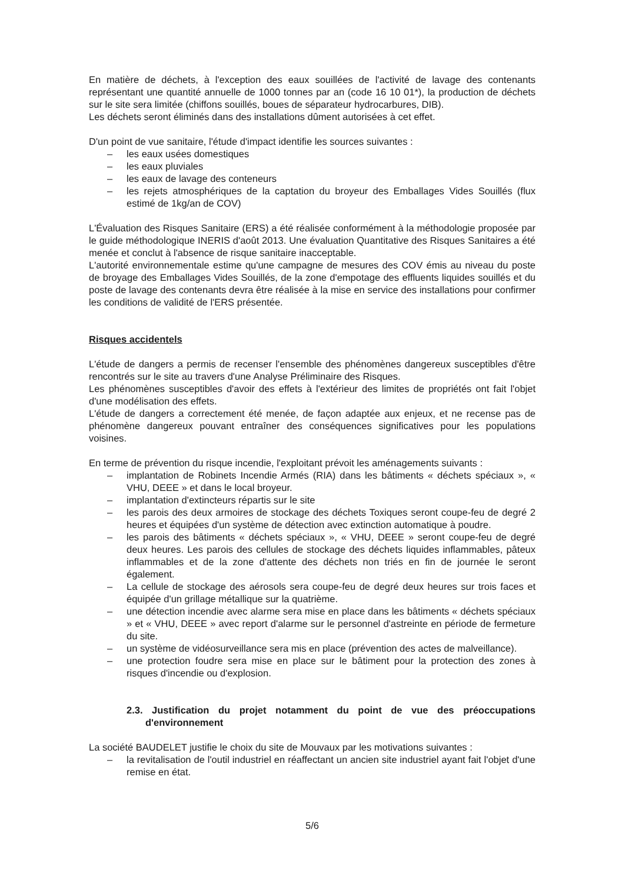En matière de déchets, à l'exception des eaux souillées de l'activité de lavage des contenants représentant une quantité annuelle de 1000 tonnes par an (code 16 10 01*), la production de déchets sur le site sera limitée (chiffons souillés, boues de séparateur hydrocarbures, DIB).
Les déchets seront éliminés dans des installations dûment autorisées à cet effet.
D'un point de vue sanitaire, l'étude d'impact identifie les sources suivantes :
– les eaux usées domestiques
– les eaux pluviales
– les eaux de lavage des conteneurs
– les rejets atmosphériques de la captation du broyeur des Emballages Vides Souillés (flux estimé de 1kg/an de COV)
L'Évaluation des Risques Sanitaire (ERS) a été réalisée conformément à la méthodologie proposée par le guide méthodologique INERIS d'août 2013. Une évaluation Quantitative des Risques Sanitaires a été menée et conclut à l'absence de risque sanitaire inacceptable.
L'autorité environnementale estime qu'une campagne de mesures des COV émis au niveau du poste de broyage des Emballages Vides Souillés, de la zone d'empotage des effluents liquides souillés et du poste de lavage des contenants devra être réalisée à la mise en service des installations pour confirmer les conditions de validité de l'ERS présentée.
Risques accidentels
L'étude de dangers a permis de recenser l'ensemble des phénomènes dangereux susceptibles d'être rencontrés sur le site au travers d'une Analyse Préliminaire des Risques.
Les phénomènes susceptibles d'avoir des effets à l'extérieur des limites de propriétés ont fait l'objet d'une modélisation des effets.
L'étude de dangers a correctement été menée, de façon adaptée aux enjeux, et ne recense pas de phénomène dangereux pouvant entraîner des conséquences significatives pour les populations voisines.
En terme de prévention du risque incendie, l'exploitant prévoit les aménagements suivants :
– implantation de Robinets Incendie Armés (RIA) dans les bâtiments « déchets spéciaux », « VHU, DEEE » et dans le local broyeur.
– implantation d'extincteurs répartis sur le site
– les parois des deux armoires de stockage des déchets Toxiques seront coupe-feu de degré 2 heures et équipées d'un système de détection avec extinction automatique à poudre.
– les parois des bâtiments « déchets spéciaux », « VHU, DEEE » seront coupe-feu de degré deux heures. Les parois des cellules de stockage des déchets liquides inflammables, pâteux inflammables et de la zone d'attente des déchets non triés en fin de journée le seront également.
– La cellule de stockage des aérosols sera coupe-feu de degré deux heures sur trois faces et équipée d'un grillage métallique sur la quatrième.
– une détection incendie avec alarme sera mise en place dans les bâtiments « déchets spéciaux » et « VHU, DEEE » avec report d'alarme sur le personnel d'astreinte en période de fermeture du site.
– un système de vidéosurveillance sera mis en place (prévention des actes de malveillance).
– une protection foudre sera mise en place sur le bâtiment pour la protection des zones à risques d'incendie ou d'explosion.
2.3. Justification du projet notamment du point de vue des préoccupations d'environnement
La société BAUDELET justifie le choix du site de Mouvaux par les motivations suivantes :
– la revitalisation de l'outil industriel en réaffectant un ancien site industriel ayant fait l'objet d'une remise en état.
5/6